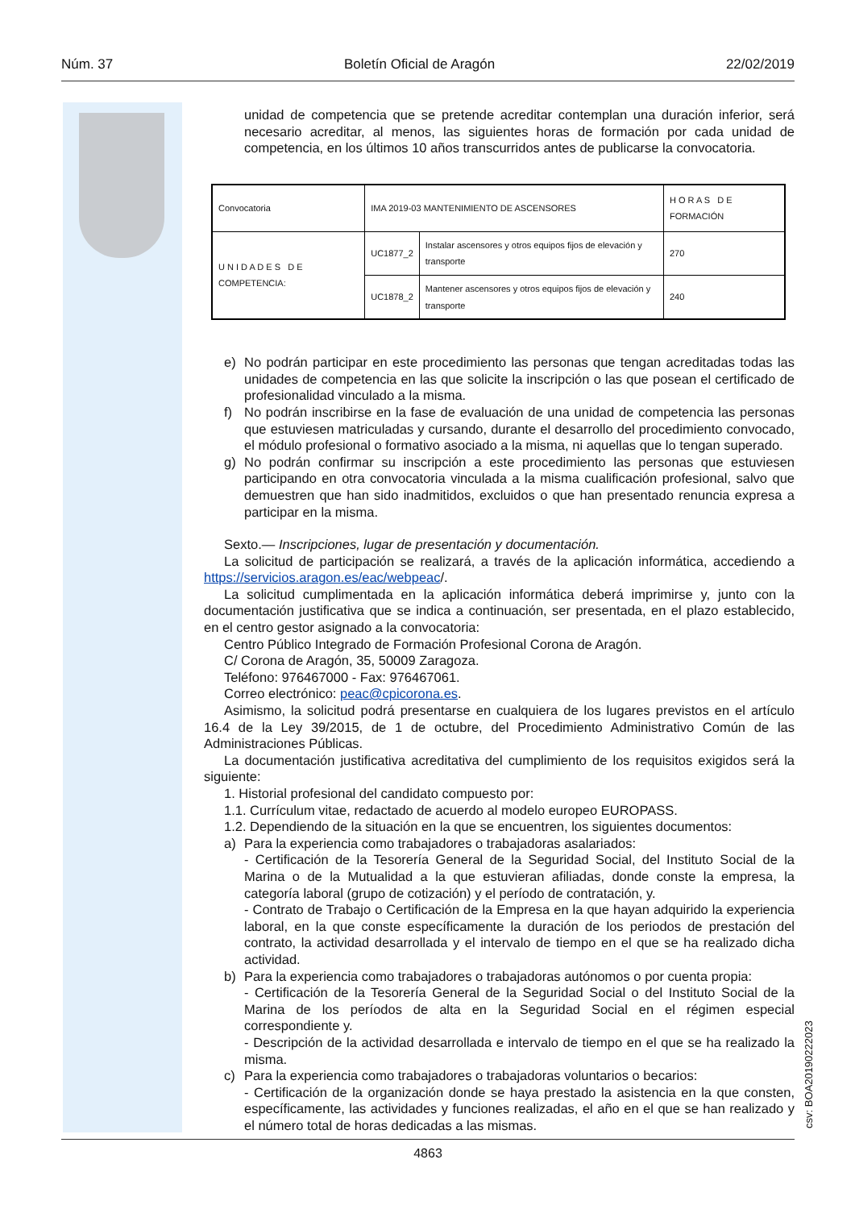Núm. 37 Boletín Oficial de Aragón 22/02/2019
unidad de competencia que se pretende acreditar contemplan una duración inferior, será necesario acreditar, al menos, las siguientes horas de formación por cada unidad de competencia, en los últimos 10 años transcurridos antes de publicarse la convocatoria.
| Convocatoria | IMA 2019-03 MANTENIMIENTO DE ASCENSORES | | H O R A S D E FORMACIÓN |
| U N I D A D E S D E COMPETENCIA: | UC1877_2 | Instalar ascensores y otros equipos fijos de elevación y transporte | 270 |
| | UC1878_2 | Mantener ascensores y otros equipos fijos de elevación y transporte | 240 |
e) No podrán participar en este procedimiento las personas que tengan acreditadas todas las unidades de competencia en las que solicite la inscripción o las que posean el certificado de profesionalidad vinculado a la misma.
f) No podrán inscribirse en la fase de evaluación de una unidad de competencia las personas que estuviesen matriculadas y cursando, durante el desarrollo del procedimiento convocado, el módulo profesional o formativo asociado a la misma, ni aquellas que lo tengan superado.
g) No podrán confirmar su inscripción a este procedimiento las personas que estuviesen participando en otra convocatoria vinculada a la misma cualificación profesional, salvo que demuestren que han sido inadmitidos, excluidos o que han presentado renuncia expresa a participar en la misma.
Sexto.— Inscripciones, lugar de presentación y documentación.
La solicitud de participación se realizará, a través de la aplicación informática, accediendo a https://servicios.aragon.es/eac/webpeac/.
La solicitud cumplimentada en la aplicación informática deberá imprimirse y, junto con la documentación justificativa que se indica a continuación, ser presentada, en el plazo establecido, en el centro gestor asignado a la convocatoria:
Centro Público Integrado de Formación Profesional Corona de Aragón.
C/ Corona de Aragón, 35, 50009 Zaragoza.
Teléfono: 976467000 - Fax: 976467061.
Correo electrónico: peac@cpicorona.es.
Asimismo, la solicitud podrá presentarse en cualquiera de los lugares previstos en el artículo 16.4 de la Ley 39/2015, de 1 de octubre, del Procedimiento Administrativo Común de las Administraciones Públicas.
La documentación justificativa acreditativa del cumplimiento de los requisitos exigidos será la siguiente:
1. Historial profesional del candidato compuesto por:
1.1. Currículum vitae, redactado de acuerdo al modelo europeo EUROPASS.
1.2. Dependiendo de la situación en la que se encuentren, los siguientes documentos:
a) Para la experiencia como trabajadores o trabajadoras asalariados:
- Certificación de la Tesorería General de la Seguridad Social, del Instituto Social de la Marina o de la Mutualidad a la que estuvieran afiliadas, donde conste la empresa, la categoría laboral (grupo de cotización) y el período de contratación, y.
- Contrato de Trabajo o Certificación de la Empresa en la que hayan adquirido la experiencia laboral, en la que conste específicamente la duración de los periodos de prestación del contrato, la actividad desarrollada y el intervalo de tiempo en el que se ha realizado dicha actividad.
b) Para la experiencia como trabajadores o trabajadoras autónomos o por cuenta propia:
- Certificación de la Tesorería General de la Seguridad Social o del Instituto Social de la Marina de los períodos de alta en la Seguridad Social en el régimen especial correspondiente y.
- Descripción de la actividad desarrollada e intervalo de tiempo en el que se ha realizado la misma.
c) Para la experiencia como trabajadores o trabajadoras voluntarios o becarios:
- Certificación de la organización donde se haya prestado la asistencia en la que consten, específicamente, las actividades y funciones realizadas, el año en el que se han realizado y el número total de horas dedicadas a las mismas.
4863
csv: BOA20190222023